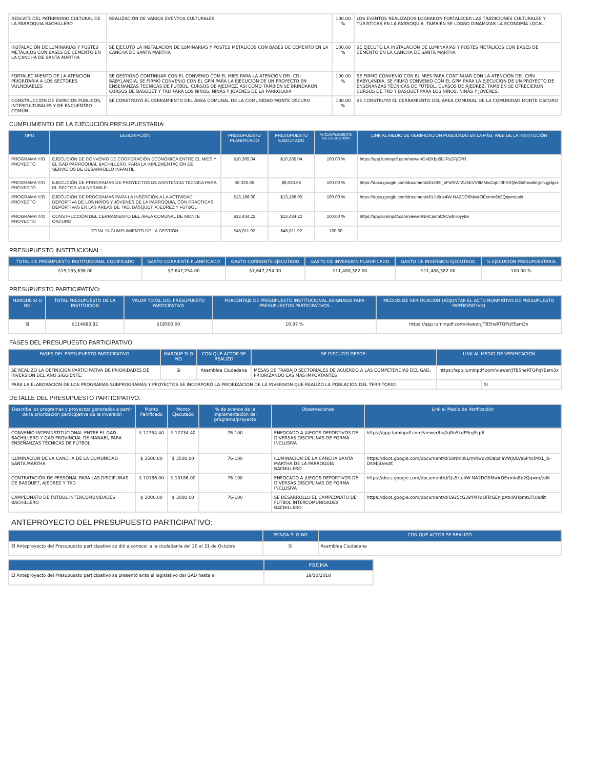| RESCATE DEL PATRIMONIO CULTURAL DE LA PARROQUIA BACHILLERO | REALIZACIÓN DE VARIOS EVENTOS CULTURALES | 100.00 % | LOS EVENTOS REALIZADOS LOGRARON FORTALECER LAS TRADICIONES CULTURALES Y TURÍSTICAS EN LA PARROQUIA, TAMBIÉN SE LOGRO DINAMIZAR LA ECONOMÍA LOCAL. |
| INSTALACIÓN DE LUMINARIAS Y POSTES METÁLICOS CON BASES DE CEMENTO EN LA CANCHA DE SANTA MARTHA | SE EJECUTÓ LA INSTALACIÓN DE LUMINARIAS Y POSTES METÁLICOS CON BASES DE CEMENTO EN LA CANCHA DE SANTA MARTHA | 100.00 % | SE EJECUTÓ LA INSTALACIÓN DE LUMINARIAS Y POSTES METÁLICOS CON BASES DE CEMENTO EN LA CANCHA DE SANTA MARTHA |
| FORTALECIMIENTO DE LA ATENCIÓN PRIORITARIA A LOS SECTORES VULNERABLES | SE GESTIONÓ CONTINUAR CON EL CONVENIO CON EL MIES PARA LA ATENCIÓN DEL CDI BABYLANDIA, SE FIRMÓ CONVENIO CON EL GPM PARA LA EJECUCION DE UN PROYECTO EN ENSEÑANZAS TECNICAS DE FUTBOL, CURSOS DE AJEDREZ, ASÍ COMO TAMBIEN SE BRINDARON CURSOS DE BASQUET Y TKD PARA LOS NIÑOS, NIÑAS Y JÓVENES DE LA PARROQUIA | 100.00 % | SE FIRMÓ CONVENIO CON EL MIES PARA CONTINUAR CON LA ATENCIÓN DEL CIBV BABYLANDIA, SE FIRMÓ CONVENIO CON EL GPM PARA LA EJECUCION DE UN PROYECTO DE ENSEÑANZAS TÉCNICAS DE FÚTBOL, CURSOS DE AJEDREZ, TAMBIÉN SE OFRECIERON CURSOS DE TKD Y BASQUET PARA LOS NIÑOS, NIÑAS Y JÓVENES. |
| CONSTRUCCIÓN DE ESPACIOS PÚBLICOS, INTERCULTURALES Y DE ENCUENTRO COMÚN | SE CONSTRUYÓ EL CERRAMIENTO DEL ÁREA COMUNAL DE LA COMUNIDAD MONTE OSCURO | 100.00 % | SE CONSTRUYÓ EL CERRAMIENTO DEL ÁREA COMUNAL DE LA COMUNIDAD MONTE OSCURO |
CUMPLIMIENTO DE LA EJECUCIÓN PRESUPUESTARIA:
| TIPO | DESCRIPCIÓN | PRESUPUESTO PLANIFICADO | PRESUPUESTO EJECUTADO | % CUMPLIMIENTO DE LA GESTIÓN | LINK AL MEDIO DE VERIFICACIÓN PUBLICADO EN LA PÁG. WEB DE LA INSTITUCIÓN |
| --- | --- | --- | --- | --- | --- |
| PROGRAMA Y/O PROYECTO | EJECUCIÓN DE CONVENIO DE COOPERACIÓN ECONÓMICA ENTRE EL MIES Y EL GAD PARROQUIAL BACHILLERO, PARA LA IMPLEMENTACIÓN DE SERVICIOS DE DESARROLLO INFANTIL. | $10,365.04 | $10,365.04 | 100.00 % | https://app.luminpdf.com/viewer/GnBXbp5bJRs2FjCPR |
| PROGRAMA Y/O PROYECTO | EJECUCIÓN DE PROGRAMAS DE PROYECTOS DE ASISTENCIA TÉCNICA PARA EL SECTOR VULNERABLE. | $8,026.66 | $8,026.66 | 100.00 % | https://docs.google.com/document/d/1s93l_sPofKWr2U5EVV8MMwCqnJ0hRXfj/edit#heading=h.gjdgxs |
| PROGRAMA Y/O PROYECTO | EJECUCIÓN DE PROGRAMAS PARA LA INSERCIÓN A LA ACTIVIDAD DEPORTIVA DE LOS NIÑOS Y JÓVENES DE LA PARROQUIA, CON PRÁCTICAS DEPORTIVAS EN LAS ÁREAS DE TKD, BÁSQUET, AJEDREZ Y FÚTBOL | $13,186.00 | $13,186.00 | 100.00 % | https://docs.google.com/document/d/1Js5rtc4W-NA2DO5MwirOExmIn8b2Qqwm/edit |
| PROGRAMA Y/O PROYECTO | CONSTRUCCIÓN DEL CERRAMIENTO DEL ÁREA COMUNAL DE MONTE OSCURO | $13,434.22 | $13,434.22 | 100.00 % | https://app.luminpdf.com/viewer/NHCasmC9CwbHoyyBv |
| | TOTAL % CUMPLIMIENTO DE LA GESTIÓN: | $45,011.92 | $45,011.92 | 100.00 | |
PRESUPUESTO INSTITUCIONAL:
| TOTAL DE PRESUPUESTO INSTITUCIONAL CODIFICADO | GASTO CORRIENTE PLANIFICADO | GASTO CORRIENTE EJECUTADO | GASTO DE INVERSIÓN PLANIFICADO | GASTO DE INVERSIÓN EJECUTADO | % EJECUCIÓN PRESUPUESTARIA |
| --- | --- | --- | --- | --- | --- |
| $19,135,636.00 | $7,647,254.00 | $7,647,254.00 | $11,488,382.00 | $11,488,382.00 | 100.00 % |
PRESUPUESTO PARTICIPATIVO:
| MARQUE SI O NO | TOTAL PRESUPUESTO DE LA INSTITUCIÓN | VALOR TOTAL DEL PRESUPUESTO PARTICIPATIVO | PORCENTAJE DE PRESUPUESTO INSTITUCIONAL ASIGNADO PARA PRESUPUESTOS PARTICIPATIVOS | MEDIOS DE VERIFICACIÓN (ADJUNTAR EL ACTO NORMATIVO DE PRESUPUESTO PARTICIPATIVO) |
| --- | --- | --- | --- | --- |
| SI | $114883.82 | $19500.00 | 16.97 % | https://app.luminpdf.com/viewer/JTB5heRTQPqYEam3x |
FASES DEL PRESUPUESTO PARTICIPATIVO:
| FASES DEL PRESUPUESTO PARTICIPATIVO | MARQUE SI O NO | CON QUÉ ACTOR SE REALIZO | SE DISCUTIÓ DESDE: | LINK AL MEDIO DE VERIFICACIÓN | |
| --- | --- | --- | --- | --- | --- |
| SE REALIZÓ LA DEFINICIÓN PARTICIPATIVA DE PRIORIDADES DE INVERSIÓN DEL AÑO SIGUIENTE: | SI | Asamblea Ciudadana | MESAS DE TRABAJO SECTORIALES DE ACUERDO A LAS COMPETENCIAS DEL GAD, PRIORIZANDO LAS MAS IMPORTANTES | https://app.luminpdf.com/viewer/JTB5heRTQPqYEam3x | |
| PARA LA ELABORACIÓN DE LOS PROGRAMAS SUBPROGRAMAS Y PROYECTOS SE INCORPORÓ LA PRIORIZACIÓN DE LA INVERSIÓN QUE REALIZÓ LA POBLACIÓN DEL TERRITORIO: | | | | | SI |
DETALLE DEL PRESUPUESTO PARTICIPATIVO:
| Describa los programas y proyectos generados a partir de la priorización participativa de la inversión | Monto Panificado | Monto Ejecutado | % de avance de la implementación del programa/proyecto | Observaciones | Link al Medio de Verificación |
| --- | --- | --- | --- | --- | --- |
| CONVENIO INTERINSTITUCIONAL ENTRE EL GAD BACHILLERO Y GAD PROVINCIAL DE MANABI, PARA ENSEÑANZAS TÉCNICAS DE FÚTBOL | $ 12734.40 | $ 12734.40 | 76-100 | ENFOCADO A JUEGOS DEPORTIVOS DE DIVERSAS DISCIPLINAS DE FORMA INCLUSIVA | https://app.luminpdf.com/viewer/hq2gRn5LdP9rq9cp6 |
| ILUMINACION DE LA CANCHA DE LA COMUNIDAD SANTA MARTHA | $ 3500.00 | $ 3500.00 | 76-100 | ILUMINACION DE LA CANCHA SANTA MARTHA DE LA PARROQUIA BACHILLERO | https://docs.google.com/document/d/18Nm0kLrmRwovzDabslaVWJULVe6PhclMXL_b-OK9bjU/edit |
| CONTRATACIÓN DE PERSONAL PARA LAS DISCIPLINAS DE BASQUET, AJEDREZ Y TKD | $ 10186.00 | $ 10186.00 | 76-100 | ENFOCADO A JUEGOS DEPORTIVOS DE DIVERSAS DISCIPLINAS DE FORMA INCLUSIVA | https://docs.google.com/document/d/1Js5rtc4W-NA2DO5MwirOExmIn8b2Qqwm/edit |
| CAMPEONATO DE FUTBOL INTERCOMUNIDADES BACHILLERO | $ 3000.00 | $ 3000.00 | 76-100 | SE DESARROLLO EL CAMPEONATO DE FUTBOL INTERCOMUNIDADES BACHILLERO | https://docs.google.com/document/d/1925cG39YMYqOiTcGEnjpAtxlAHpmtuT0/edit |
ANTEPROYECTO DEL PRESUPUESTO PARTICIPATIVO:
| | PONGA SI O NO | CON QUÉ ACTOR SE REALIZÓ |
| --- | --- | --- |
| El Anteproyecto del Presupuesto participativo se dió a conocer a la ciudadanía del 20 al 31 de Octubre | SI | Asamblea Ciudadana |
| | FECHA |
| --- | --- |
| El Anteproyecto del Presupuesto participativo se presentó ante el legislativo del GAD hasta el | 18/10/2018 |